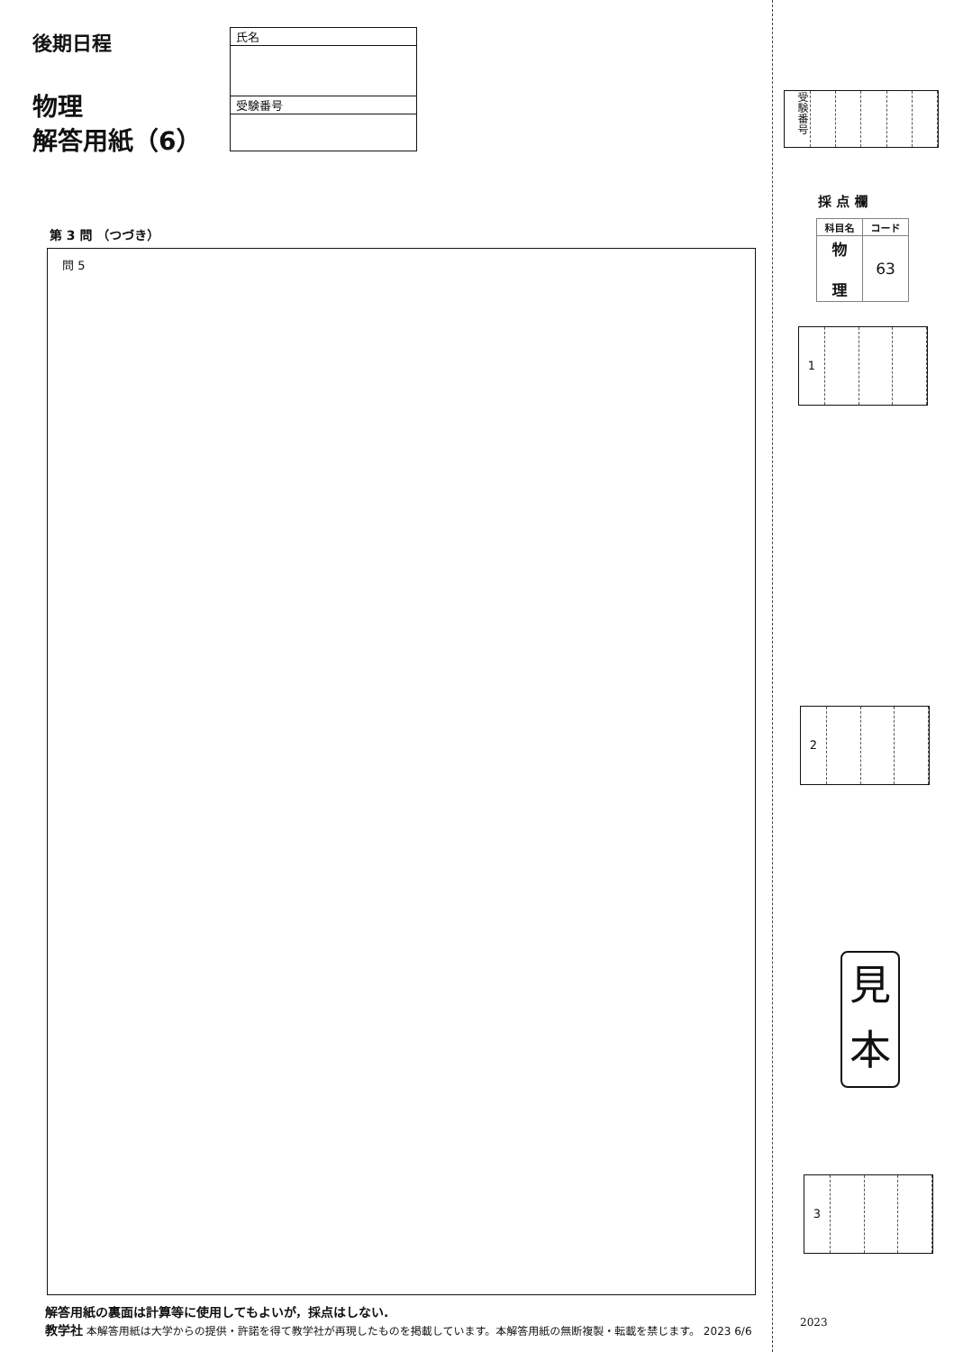後期日程
物理
解答用紙（6）
氏名
受験番号
第 3 問 （つづき）
問 5
解答用紙の裏面は計算等に使用してもよいが，採点はしない.
教学社 本解答用紙は大学からの提供・許諾を得て教学社が再現したものを掲載しています。本解答用紙の無断複製・転載を禁じます。 2023 6/6
受験番号
採 点 欄
| 科目名 | コード |
| --- | --- |
| 物 理 | 63 |
1
2
見
本
3
2023